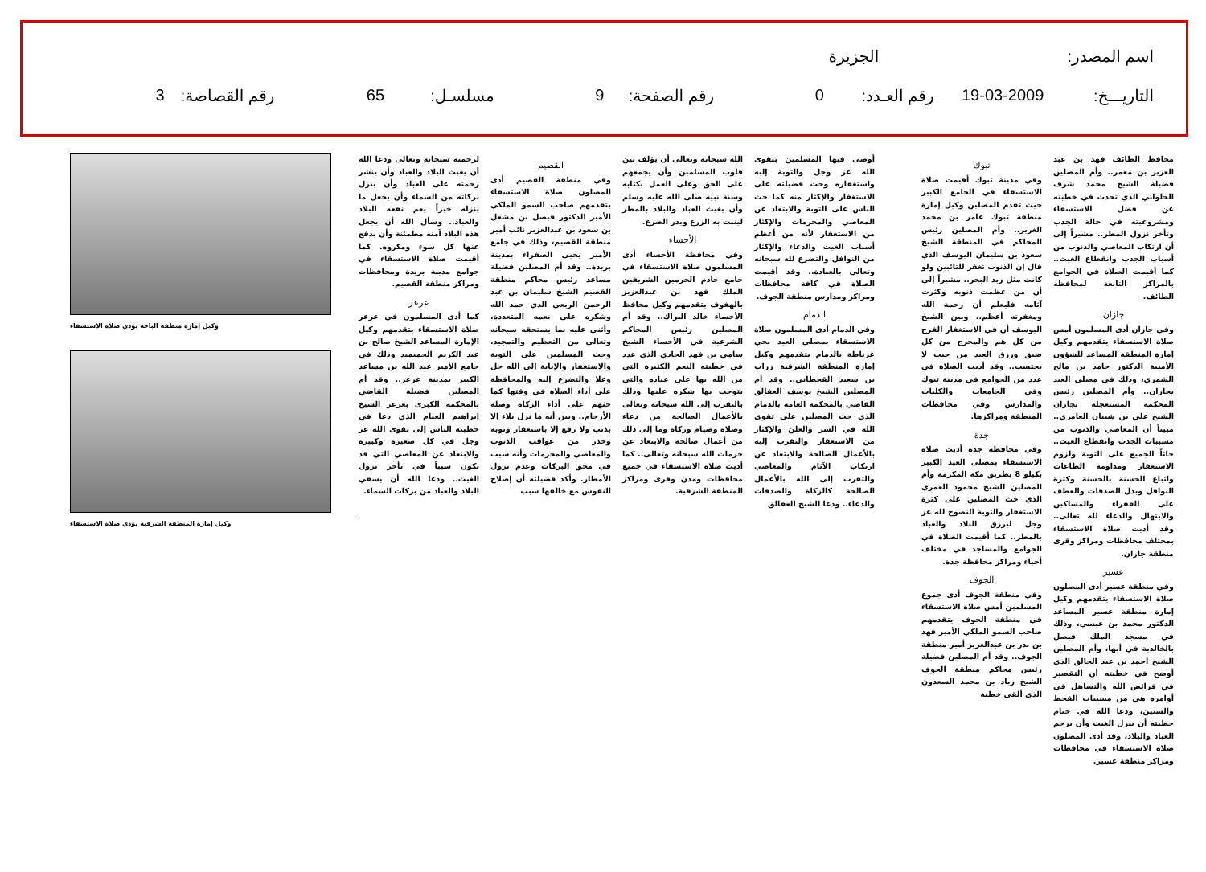اسم المصدر: الجزيرة
التاريـــخ: 19-03-2009 رقم العـدد: 0 رقم الصفحة: 9 مسلسـل: 65 رقم القصاصة: 3
محافظ الطائف فهد بن عبد العزيز بن معمر.. وأم المصلين فضيلة الشيخ محمد شرف الحلواني الذي تحدث في خطبته عن فضل الاستسقاء ومشروعيته في حالة الجدب وتأخر نزول المطر.. مشيراً إلى أن ارتكاب المعاصي والذنوب من أسباب الجدب وانقطاع الغيث.. كما أقيمت الصلاة في الجوامع بالمراكز التابعة لمحافظة الطائف.
جازان
وفي جازان أدى المسلمون أمس صلاة الاستسقاء يتقدمهم وكيل إمارة المنطقة المساعد للشؤون الأمنية الدكتور حامد بن مالح الشمري، وذلك في مصلى العيد بجازان.. وأم المصلين رئيس المحكمة المستعجلة بجازان الشيخ علي بن شيبان العامري.. مبيناً أن المعاصي والذنوب من مسببات الجدب وانقطاع الغيث.. حاثاً الجميع على التوبة ولزوم الاستغفار ومداومة الطاعات واتباع الحسنة بالحسنة وكثرة النوافل وبذل الصدقات والعطف على الفقراء والمساكين والابتهال والدعاء لله تعالى.. وقد أديت صلاة الاستسقاء بمختلف محافظات ومراكز وقرى منطقة جازان.
عسير
وفي منطقة عسير أدى المصلون صلاة الاستسقاء يتقدمهم وكيل إمارة منطقة عسير المساعد الدكتور محمد بن عيسى، وذلك في مسجد الملك فيصل بالخالدية في أبها، وأم المصلين الشيخ أحمد بن عبد الخالق الذي أوضح في خطبته أن التقصير في فرائض الله والتساهل في أوامره هي من مسببات القحط والسنين، ودعا الله في ختام خطبته أن ينزل الغيث وأن يرحم العباد والبلاد، وقد أدى المصلون صلاة الاستسقاء في محافظات ومراكز منطقة عسير.
تبوك
وفي مدينة تبوك أقيمت صلاة الاستسقاء في الجامع الكبير حيث تقدم المصلين وكيل إمارة منطقة تبوك عامر بن محمد الغرير.. وأم المصلين رئيس المحاكم في المنطقة الشيخ سعود بن سليمان اليوسف الذي قال إن الذنوب تغفر للتائبين ولو كانت مثل زبد البحر.. مشيراً إلى أن من عظمت ذنوبه وكثرت آثامه فليعلم أن رحمة الله ومغفرته أعظم.. وبين الشيخ اليوسف أن في الاستغفار الفرج من كل هم والمخرج من كل ضيق ورزق العبد من حيث لا يحتسب.. وقد أديت الصلاة في عدد من الجوامع في مدينة تبوك وفي الجامعات والكليات والمدارس وفي محافظات المنطقة ومراكزها.
جدة
وفي محافظة جدة أديت صلاة الاستسقاء بمصلى العيد الكبير بكيلو 8 بطريق مكة المكرمة وأم المصلين الشيخ محمود العمري الذي حث المصلين على كثرة الاستغفار والتوبة النصوح لله عز وجل ليرزق البلاد والعباد بالمطر.. كما أقيمت الصلاة في الجوامع والمساجد في مختلف أحياء ومراكز محافظة جدة.
الجوف
وفي منطقة الجوف أدى جموع المسلمين أمس صلاة الاستسقاء في منطقة الجوف يتقدمهم صاحب السمو الملكي الأمير فهد بن بدر بن عبدالعزيز أمير منطقة الجوف.. وقد أم المصلين فضيلة رئيس محاكم منطقة الجوف الشيخ زياد بن محمد السعدون الذي ألقى خطبة
أوصى فيها المسلمين بتقوى الله عز وجل والتوبة إليه واستغفاره وحث فضيلته على الاستغفار والإكثار منه كما حث الناس على التوبة والابتعاد عن المعاصي والمحرمات والإكثار من الاستغفار لأنه من أعظم أسباب الغيث والدعاء والإكثار من النوافل والتضرع لله سبحانه وتعالى بالعبادة.. وقد أقيمت الصلاة في كافة محافظات ومراكز ومدارس منطقة الجوف.
الدمام
وفي الدمام أدى المسلمون صلاة الاستسقاء بمصلى العيد بحي غرناطة بالدمام يتقدمهم وكيل إمارة المنطقة الشرقية زراب بن سعيد القحطاني.. وقد أم المصلين الشيخ يوسف العفالق القاضي بالمحكمة العامة بالدمام الذي حث المصلين على تقوى الله في السر والعلن والإكثار من الاستغفار والتقرب إليه بالأعمال الصالحة والابتعاد عن ارتكاب الآثام والمعاصي والتقرب إلى الله بالأعمال الصالحة كالزكاة والصدقات والدعاء.. ودعا الشيخ العفالق
الله سبحانه وتعالى أن يؤلف بين قلوب المسلمين وأن يجمعهم على الحق وعلى العمل بكتابه وسنة نبيه صلى الله عليه وسلم وأن يغيث العباد والبلاد بالمطر لينبت به الزرع ويدر الضرع.
الأحساء
وفي محافظة الأحساء أدى المسلمون صلاة الاستسقاء في جامع خادم الحرمين الشريفين الملك فهد بن عبدالعزيز بالهفوف يتقدمهم وكيل محافظ الأحساء خالد البراك.. وقد أم المصلين رئيس المحاكم الشرعية في الأحساء الشيخ سامي بن فهد الحادي الذي عدد في خطبته النعم الكثيرة التي من الله بها على عباده والتي يتوجب بها شكره عليها وذلك بالتقرب إلى الله سبحانه وتعالى بالأعمال الصالحة من دعاء وصلاة وصيام وزكاة وما إلى ذلك من أعمال صالحة والابتعاد عن حرمات الله سبحانه وتعالى.. كما أديت صلاة الاستسقاء في جميع محافظات ومدن وقرى ومراكز المنطقة الشرقية.
القصيم
وفي منطقة القصيم أدى المصلون صلاة الاستسقاء يتقدمهم صاحب السمو الملكي الأمير الدكتور فيصل بن مشعل بن سعود بن عبدالعزيز نائب أمير منطقة القصيم، وذلك في جامع الأمير يحيى الصفراء بمدينة بريدة.. وقد أم المصلين فضيلة مساعد رئيس محاكم منطقة القصيم الشيخ سليمان بن عبد الرحمن الربعي الذي حمد الله وشكره على نعمه المتعددة، وأثنى عليه بما يستحقه سبحانه وتعالى من التعظيم والتمجيد. وحث المسلمين على التوبة والاستغفار والإنابة إلى الله جل وعلا والتضرع إليه والمحافظة على أداء الصلاة في وقتها كما حثهم على أداء الزكاة وصلة الأرحام.. وبين أنه ما نزل بلاء إلا بذنب ولا رفع إلا باستغفار وتوبة وحذر من عواقب الذنوب والمعاصي والمحرمات وأنه سبب في محق البركات وعدم نزول الأمطار. وأكد فضيلته أن إصلاح النفوس مع خالقها سبب
لرحمته سبحانه وتعالى ودعا الله أن يغيث البلاد والعباد وأن ينشر رحمته على العباد وأن ينزل بركاته من السماء وأن يجعل ما ينزله خيراً يعم نفعه البلاد والعباد.. وسأل الله أن يجعل هذه البلاد آمنة مطمئنة وأن يدفع عنها كل سوء ومكروه. كما أقيمت صلاة الاستسقاء في جوامع مدينة بريدة ومحافظات ومراكز منطقة القصيم.
عرعر
كما أدى المسلمون في عرعر صلاة الاستسقاء يتقدمهم وكيل الإمارة المساعد الشيخ صالح بن عبد الكريم الحميميد وذلك في جامع الأمير عبد الله بن مساعد الكبير بمدينة عرعر.. وقد أم المصلين فضيلة القاضي بالمحكمة الكبرى بعرعر الشيخ إبراهيم الغنام الذي دعا في خطبته الناس إلى تقوى الله عز وجل في كل صغيرة وكبيرة والابتعاد عن المعاصي التي قد تكون سبباً في تأخر نزول الغيث.. ودعا الله أن يسقي البلاد والعباد من بركات السماء.
وكيل إمارة منطقة الباحة يؤدي صلاة الاستسقاء
وكيل إمارة المنطقة الشرقية يؤدي صلاة الاستسقاء